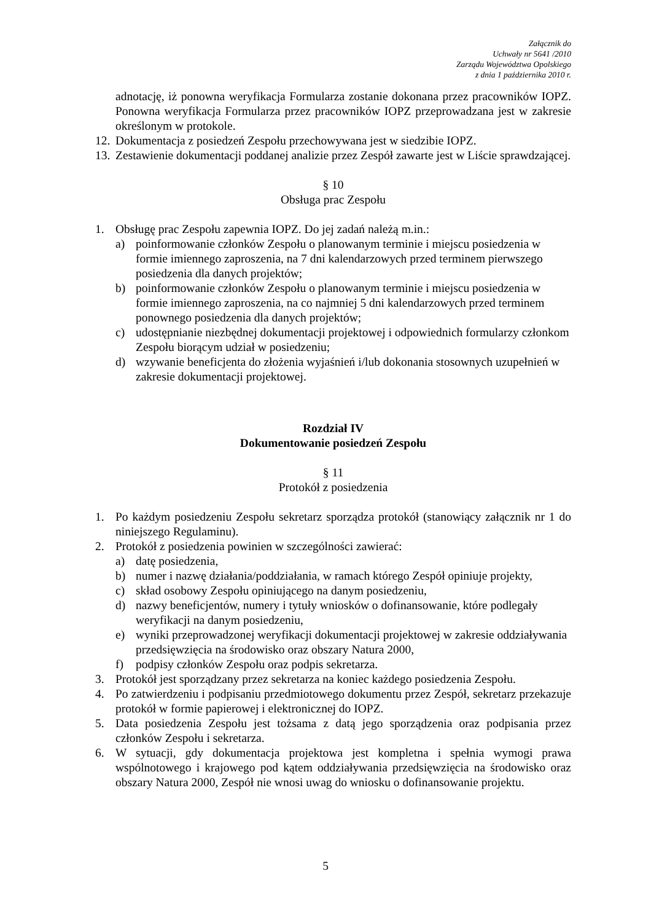Załącznik do
Uchwały nr 5641 /2010
Zarządu Województwa Opolskiego
z dnia 1 października 2010 r.
adnotację, iż ponowna weryfikacja Formularza zostanie dokonana przez pracowników IOPZ. Ponowna weryfikacja Formularza przez pracowników IOPZ przeprowadzana jest w zakresie określonym w protokole.
12. Dokumentacja z posiedzeń Zespołu przechowywana jest w siedzibie IOPZ.
13. Zestawienie dokumentacji poddanej analizie przez Zespół zawarte jest w Liście sprawdzającej.
§ 10
Obsługa prac Zespołu
1. Obsługę prac Zespołu zapewnia IOPZ. Do jej zadań należą m.in.:
a) poinformowanie członków Zespołu o planowanym terminie i miejscu posiedzenia w formie imiennego zaproszenia, na 7 dni kalendarzowych przed terminem pierwszego posiedzenia dla danych projektów;
b) poinformowanie członków Zespołu o planowanym terminie i miejscu posiedzenia w formie imiennego zaproszenia, na co najmniej 5 dni kalendarzowych przed terminem ponownego posiedzenia dla danych projektów;
c) udostępnianie niezbędnej dokumentacji projektowej i odpowiednich formularzy członkom Zespołu biorącym udział w posiedzeniu;
d) wzywanie beneficjenta do złożenia wyjaśnień i/lub dokonania stosownych uzupełnień w zakresie dokumentacji projektowej.
Rozdział IV
Dokumentowanie posiedzeń Zespołu
§ 11
Protokół z posiedzenia
1. Po każdym posiedzeniu Zespołu sekretarz sporządza protokół (stanowiący załącznik nr 1 do niniejszego Regulaminu).
2. Protokół z posiedzenia powinien w szczególności zawierać:
a) datę posiedzenia,
b) numer i nazwę działania/poddziałania, w ramach którego Zespół opiniuje projekty,
c) skład osobowy Zespołu opiniującego na danym posiedzeniu,
d) nazwy beneficjentów, numery i tytuły wniosków o dofinansowanie, które podlegały weryfikacji na danym posiedzeniu,
e) wyniki przeprowadzonej weryfikacji dokumentacji projektowej w zakresie oddziaływania przedsięwzięcia na środowisko oraz obszary Natura 2000,
f) podpisy członków Zespołu oraz podpis sekretarza.
3. Protokół jest sporządzany przez sekretarza na koniec każdego posiedzenia Zespołu.
4. Po zatwierdzeniu i podpisaniu przedmiotowego dokumentu przez Zespół, sekretarz przekazuje protokół w formie papierowej i elektronicznej do IOPZ.
5. Data posiedzenia Zespołu jest tożsama z datą jego sporządzenia oraz podpisania przez członków Zespołu i sekretarza.
6. W sytuacji, gdy dokumentacja projektowa jest kompletna i spełnia wymogi prawa wspólnotowego i krajowego pod kątem oddziaływania przedsięwzięcia na środowisko oraz obszary Natura 2000, Zespół nie wnosi uwag do wniosku o dofinansowanie projektu.
5